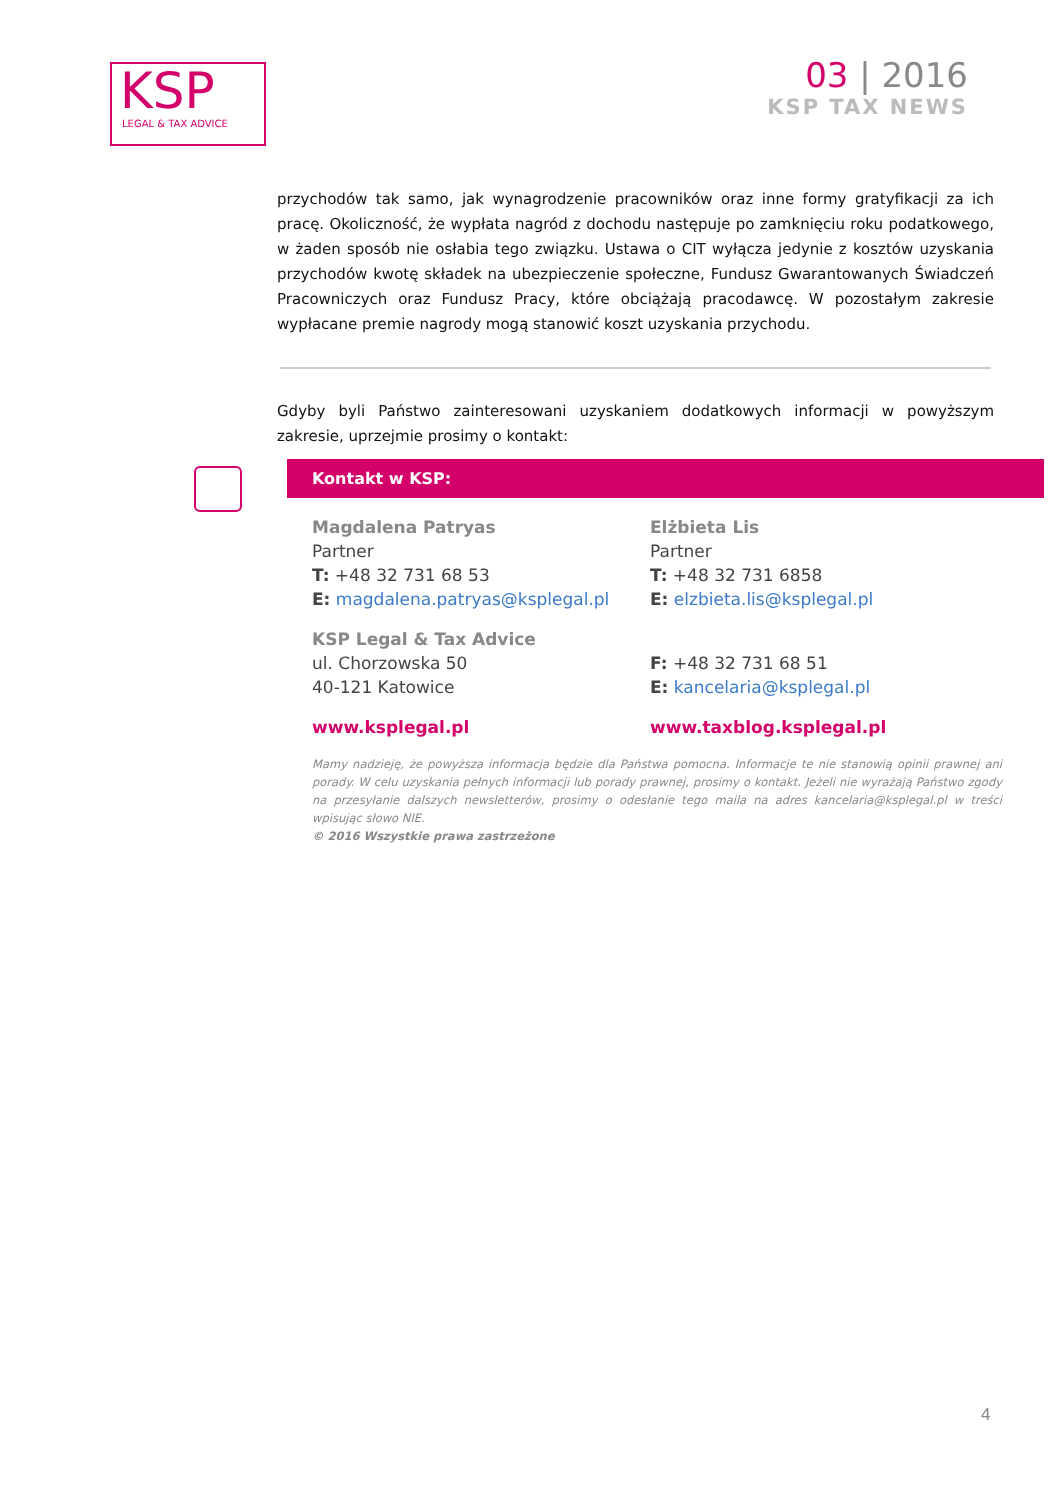KSP
LEGAL & TAX ADVICE
03 | 2016
KSP TAX NEWS
przychodów tak samo, jak wynagrodzenie pracowników oraz inne formy gratyfikacji za ich pracę. Okoliczność, że wypłata nagród z dochodu następuje po zamknięciu roku podatkowego, w żaden sposób nie osłabia tego związku. Ustawa o CIT wyłącza jedynie z kosztów uzyskania przychodów kwotę składek na ubezpieczenie społeczne, Fundusz Gwarantowanych Świadczeń Pracowniczych oraz Fundusz Pracy, które obciążają pracodawcę. W pozostałym zakresie wypłacane premie nagrody mogą stanowić koszt uzyskania przychodu.
Gdyby byli Państwo zainteresowani uzyskaniem dodatkowych informacji w powyższym zakresie, uprzejmie prosimy o kontakt:
Kontakt w KSP:
Magdalena Patryas
Partner
T: +48 32 731 68 53
E: magdalena.patryas@ksplegal.pl
Elżbieta Lis
Partner
T: +48 32 731 6858
E: elzbieta.lis@ksplegal.pl
KSP Legal & Tax Advice
ul. Chorzowska 50
40-121 Katowice
F: +48 32 731 68 51
E: kancelaria@ksplegal.pl
www.ksplegal.pl www.taxblog.ksplegal.pl
Mamy nadzieję, że powyższa informacja będzie dla Państwa pomocna. Informacje te nie stanowią opinii prawnej ani porady. W celu uzyskania pełnych informacji lub porady prawnej, prosimy o kontakt. Jeżeli nie wyrażają Państwo zgody na przesyłanie dalszych newsletterów, prosimy o odesłanie tego maila na adres kancelaria@ksplegal.pl w treści wpisując słowo NIE.
© 2016 Wszystkie prawa zastrzeżone
4